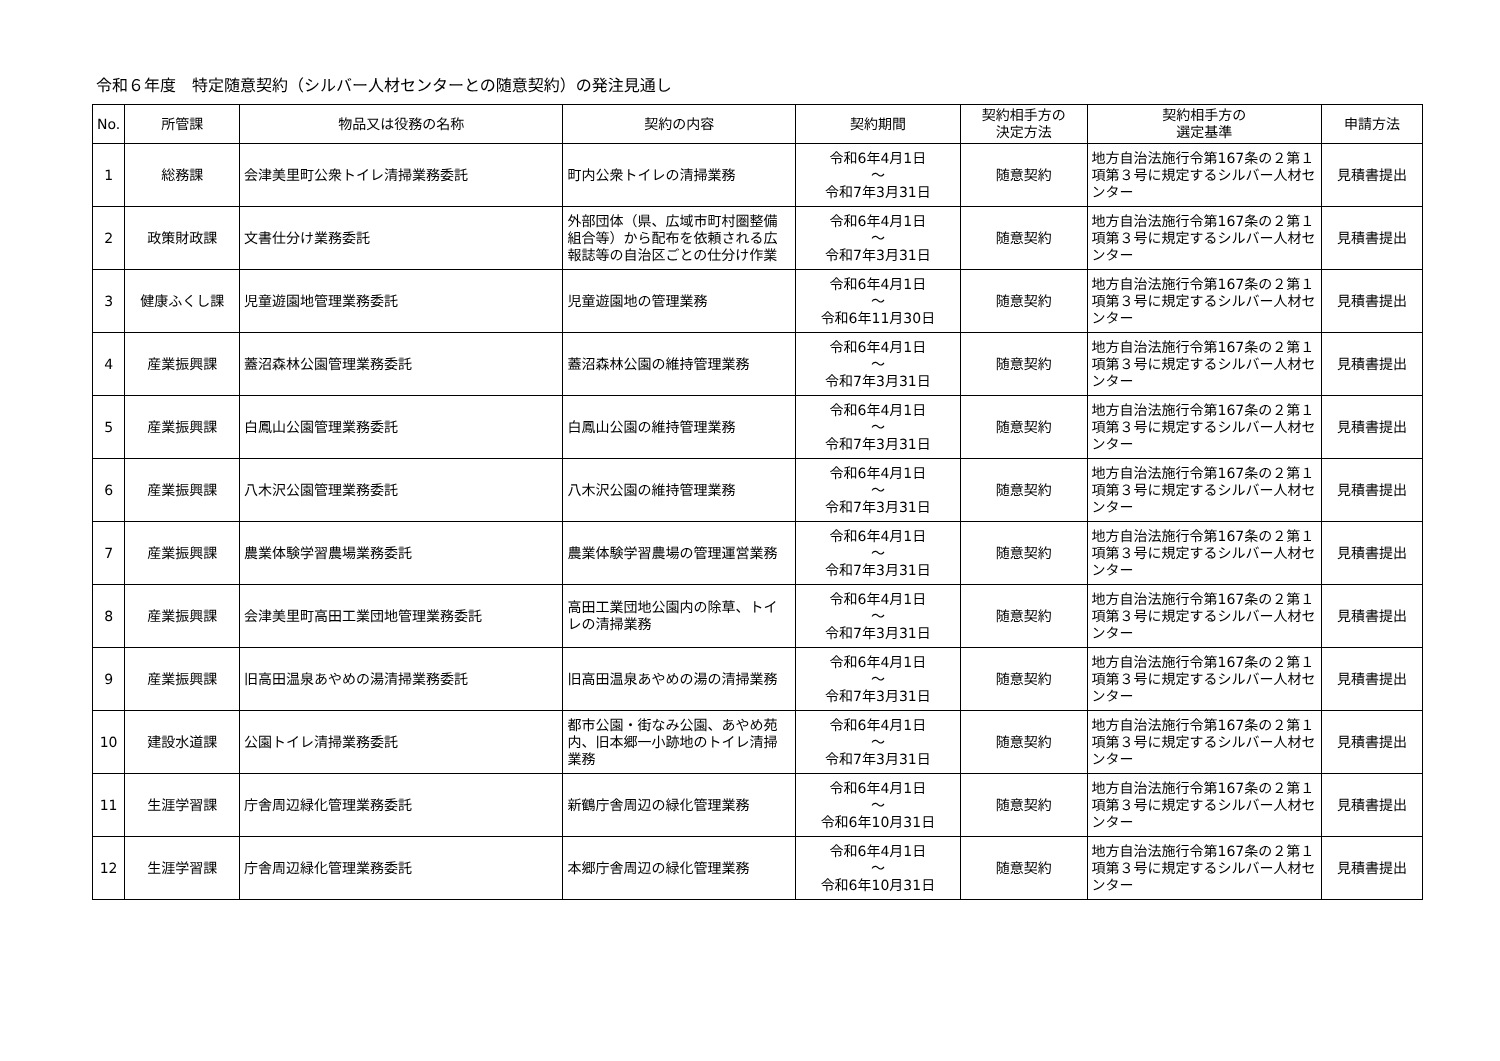令和６年度　特定随意契約（シルバー人材センターとの随意契約）の発注見通し
| No. | 所管課 | 物品又は役務の名称 | 契約の内容 | 契約期間 | 契約相手方の 決定方法 | 契約相手方の 選定基準 | 申請方法 |
| --- | --- | --- | --- | --- | --- | --- | --- |
| 1 | 総務課 | 会津美里町公衆トイレ清掃業務委託 | 町内公衆トイレの清掃業務 | 令和6年4月1日 ～ 令和7年3月31日 | 随意契約 | 地方自治法施行令第167条の２第１項第３号に規定するシルバー人材センター | 見積書提出 |
| 2 | 政策財政課 | 文書仕分け業務委託 | 外部団体（県、広域市町村圏整備組合等）から配布を依頼される広報誌等の自治区ごとの仕分け作業 | 令和6年4月1日 ～ 令和7年3月31日 | 随意契約 | 地方自治法施行令第167条の２第１項第３号に規定するシルバー人材センター | 見積書提出 |
| 3 | 健康ふくし課 | 児童遊園地管理業務委託 | 児童遊園地の管理業務 | 令和6年4月1日 ～ 令和6年11月30日 | 随意契約 | 地方自治法施行令第167条の２第１項第３号に規定するシルバー人材センター | 見積書提出 |
| 4 | 産業振興課 | 蓋沼森林公園管理業務委託 | 蓋沼森林公園の維持管理業務 | 令和6年4月1日 ～ 令和7年3月31日 | 随意契約 | 地方自治法施行令第167条の２第１項第３号に規定するシルバー人材センター | 見積書提出 |
| 5 | 産業振興課 | 白鳳山公園管理業務委託 | 白鳳山公園の維持管理業務 | 令和6年4月1日 ～ 令和7年3月31日 | 随意契約 | 地方自治法施行令第167条の２第１項第３号に規定するシルバー人材センター | 見積書提出 |
| 6 | 産業振興課 | 八木沢公園管理業務委託 | 八木沢公園の維持管理業務 | 令和6年4月1日 ～ 令和7年3月31日 | 随意契約 | 地方自治法施行令第167条の２第１項第３号に規定するシルバー人材センター | 見積書提出 |
| 7 | 産業振興課 | 農業体験学習農場業務委託 | 農業体験学習農場の管理運営業務 | 令和6年4月1日 ～ 令和7年3月31日 | 随意契約 | 地方自治法施行令第167条の２第１項第３号に規定するシルバー人材センター | 見積書提出 |
| 8 | 産業振興課 | 会津美里町高田工業団地管理業務委託 | 高田工業団地公園内の除草、トイレの清掃業務 | 令和6年4月1日 ～ 令和7年3月31日 | 随意契約 | 地方自治法施行令第167条の２第１項第３号に規定するシルバー人材センター | 見積書提出 |
| 9 | 産業振興課 | 旧高田温泉あやめの湯清掃業務委託 | 旧高田温泉あやめの湯の清掃業務 | 令和6年4月1日 ～ 令和7年3月31日 | 随意契約 | 地方自治法施行令第167条の２第１項第３号に規定するシルバー人材センター | 見積書提出 |
| 10 | 建設水道課 | 公園トイレ清掃業務委託 | 都市公園・街なみ公園、あやめ苑内、旧本郷一小跡地のトイレ清掃業務 | 令和6年4月1日 ～ 令和7年3月31日 | 随意契約 | 地方自治法施行令第167条の２第１項第３号に規定するシルバー人材センター | 見積書提出 |
| 11 | 生涯学習課 | 庁舎周辺緑化管理業務委託 | 新鶴庁舎周辺の緑化管理業務 | 令和6年4月1日 ～ 令和6年10月31日 | 随意契約 | 地方自治法施行令第167条の２第１項第３号に規定するシルバー人材センター | 見積書提出 |
| 12 | 生涯学習課 | 庁舎周辺緑化管理業務委託 | 本郷庁舎周辺の緑化管理業務 | 令和6年4月1日 ～ 令和6年10月31日 | 随意契約 | 地方自治法施行令第167条の２第１項第３号に規定するシルバー人材センター | 見積書提出 |